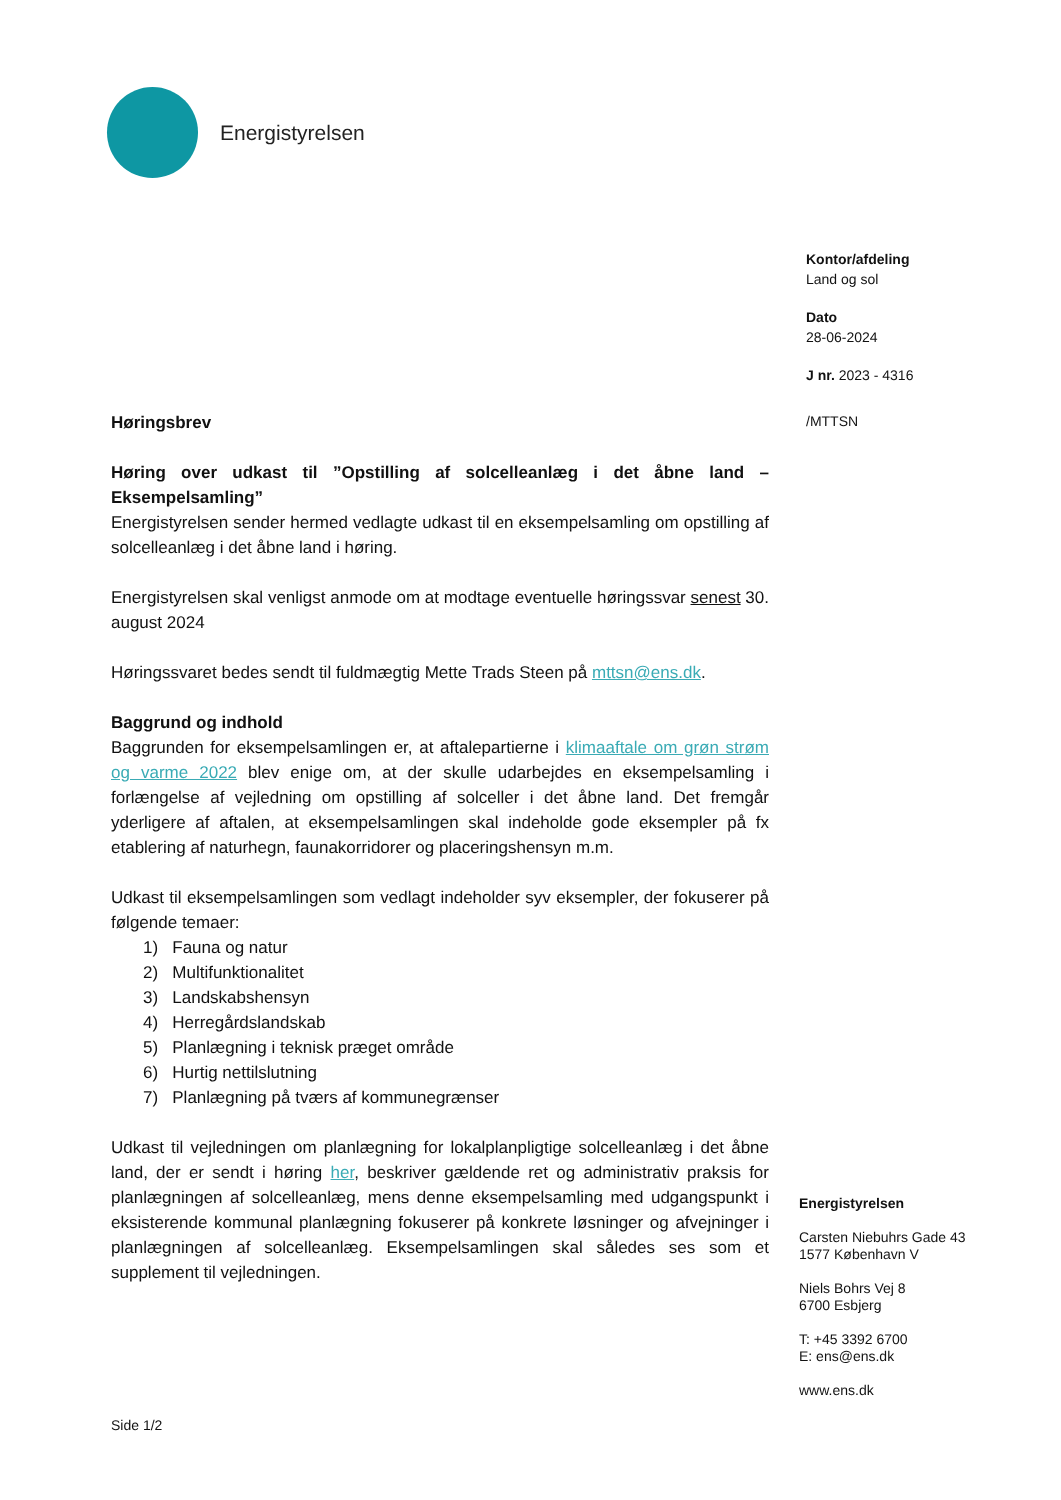Energistyrelsen
Kontor/afdeling
Land og sol
Dato
28-06-2024
J nr. 2023 - 4316
/MTTSN
Høringsbrev
Høring over udkast til ”Opstilling af solcelleanlæg i det åbne land – Eksempelsamling”
Energistyrelsen sender hermed vedlagte udkast til en eksempelsamling om opstilling af solcelleanlæg i det åbne land i høring.
Energistyrelsen skal venligst anmode om at modtage eventuelle høringssvar senest 30. august 2024
Høringssvaret bedes sendt til fuldmægtig Mette Trads Steen på mttsn@ens.dk.
Baggrund og indhold
Baggrunden for eksempelsamlingen er, at aftalepartierne i klimaaftale om grøn strøm og varme 2022 blev enige om, at der skulle udarbejdes en eksempelsamling i forlængelse af vejledning om opstilling af solceller i det åbne land. Det fremgår yderligere af aftalen, at eksempelsamlingen skal indeholde gode eksempler på fx etablering af naturhegn, faunakorridorer og placeringshensyn m.m.
Udkast til eksempelsamlingen som vedlagt indeholder syv eksempler, der fokuserer på følgende temaer:
1) Fauna og natur
2) Multifunktionalitet
3) Landskabshensyn
4) Herregårdslandskab
5) Planlægning i teknisk præget område
6) Hurtig nettilslutning
7) Planlægning på tværs af kommunegrænser
Udkast til vejledningen om planlægning for lokalplanpligtige solcelleanlæg i det åbne land, der er sendt i høring her, beskriver gældende ret og administrativ praksis for planlægningen af solcelleanlæg, mens denne eksempelsamling med udgangspunkt i eksisterende kommunal planlægning fokuserer på konkrete løsninger og afvejninger i planlægningen af solcelleanlæg. Eksempelsamlingen skal således ses som et supplement til vejledningen.
Energistyrelsen
Carsten Niebuhrs Gade 43
1577 København V
Niels Bohrs Vej 8
6700 Esbjerg
T: +45 3392 6700
E: ens@ens.dk
www.ens.dk
Side 1/2